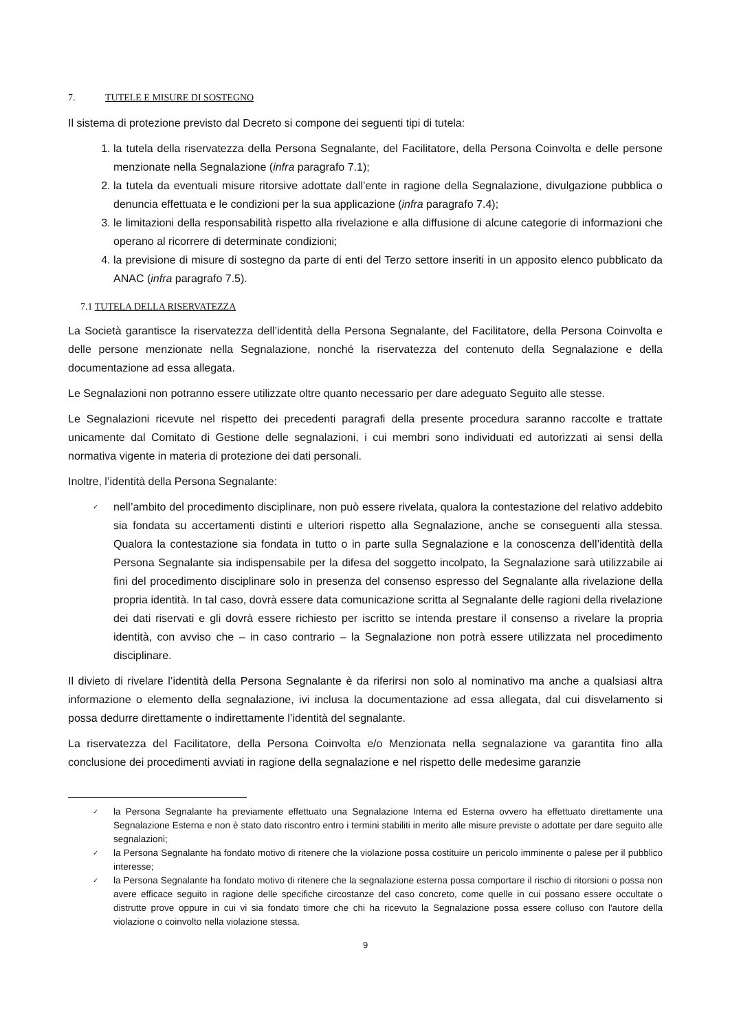7. TUTELE E MISURE DI SOSTEGNO
Il sistema di protezione previsto dal Decreto si compone dei seguenti tipi di tutela:
1. la tutela della riservatezza della Persona Segnalante, del Facilitatore, della Persona Coinvolta e delle persone menzionate nella Segnalazione (infra paragrafo 7.1);
2. la tutela da eventuali misure ritorsive adottate dall’ente in ragione della Segnalazione, divulgazione pubblica o denuncia effettuata e le condizioni per la sua applicazione (infra paragrafo 7.4);
3. le limitazioni della responsabilità rispetto alla rivelazione e alla diffusione di alcune categorie di informazioni che operano al ricorrere di determinate condizioni;
4. la previsione di misure di sostegno da parte di enti del Terzo settore inseriti in un apposito elenco pubblicato da ANAC (infra paragrafo 7.5).
7.1 TUTELA DELLA RISERVATEZZA
La Società garantisce la riservatezza dell’identità della Persona Segnalante, del Facilitatore, della Persona Coinvolta e delle persone menzionate nella Segnalazione, nonché la riservatezza del contenuto della Segnalazione e della documentazione ad essa allegata.
Le Segnalazioni non potranno essere utilizzate oltre quanto necessario per dare adeguato Seguito alle stesse.
Le Segnalazioni ricevute nel rispetto dei precedenti paragrafi della presente procedura saranno raccolte e trattate unicamente dal Comitato di Gestione delle segnalazioni, i cui membri sono individuati ed autorizzati ai sensi della normativa vigente in materia di protezione dei dati personali.
Inoltre, l’identità della Persona Segnalante:
✓ nell’ambito del procedimento disciplinare, non può essere rivelata, qualora la contestazione del relativo addebito sia fondata su accertamenti distinti e ulteriori rispetto alla Segnalazione, anche se conseguenti alla stessa. Qualora la contestazione sia fondata in tutto o in parte sulla Segnalazione e la conoscenza dell’identità della Persona Segnalante sia indispensabile per la difesa del soggetto incolpato, la Segnalazione sarà utilizzabile ai fini del procedimento disciplinare solo in presenza del consenso espresso del Segnalante alla rivelazione della propria identità. In tal caso, dovrà essere data comunicazione scritta al Segnalante delle ragioni della rivelazione dei dati riservati e gli dovrà essere richiesto per iscritto se intenda prestare il consenso a rivelare la propria identità, con avviso che – in caso contrario – la Segnalazione non potrà essere utilizzata nel procedimento disciplinare.
Il divieto di rivelare l’identità della Persona Segnalante è da riferirsi non solo al nominativo ma anche a qualsiasi altra informazione o elemento della segnalazione, ivi inclusa la documentazione ad essa allegata, dal cui disvelamento si possa dedurre direttamente o indirettamente l’identità del segnalante.
La riservatezza del Facilitatore, della Persona Coinvolta e/o Menzionata nella segnalazione va garantita fino alla conclusione dei procedimenti avviati in ragione della segnalazione e nel rispetto delle medesime garanzie
✓ la Persona Segnalante ha previamente effettuato una Segnalazione Interna ed Esterna ovvero ha effettuato direttamente una Segnalazione Esterna e non è stato dato riscontro entro i termini stabiliti in merito alle misure previste o adottate per dare seguito alle segnalazioni;
✓ la Persona Segnalante ha fondato motivo di ritenere che la violazione possa costituire un pericolo imminente o palese per il pubblico interesse;
✓ la Persona Segnalante ha fondato motivo di ritenere che la segnalazione esterna possa comportare il rischio di ritorsioni o possa non avere efficace seguito in ragione delle specifiche circostanze del caso concreto, come quelle in cui possano essere occultate o distrutte prove oppure in cui vi sia fondato timore che chi ha ricevuto la Segnalazione possa essere colluso con l'autore della violazione o coinvolto nella violazione stessa.
9